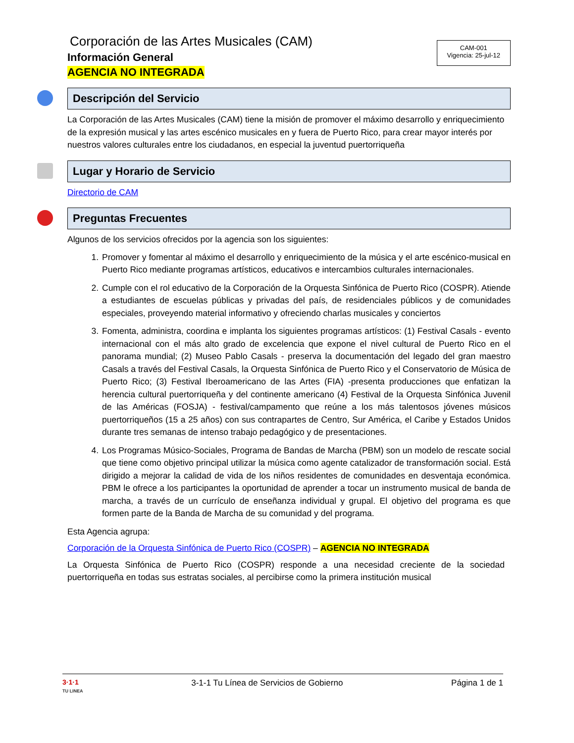Corporación de las Artes Musicales (CAM)
Información General
AGENCIA NO INTEGRADA
CAM-001
Vigencia: 25-jul-12
Descripción del Servicio
La Corporación de las Artes Musicales (CAM) tiene la misión de promover el máximo desarrollo y enriquecimiento de la expresión musical y las artes escénico musicales en y fuera de Puerto Rico, para crear mayor interés por nuestros valores culturales entre los ciudadanos, en especial la juventud puertorriqueña
Lugar y Horario de Servicio
Directorio de CAM
Preguntas Frecuentes
Algunos de los servicios ofrecidos por la agencia son los siguientes:
1. Promover y fomentar al máximo el desarrollo y enriquecimiento de la música y el arte escénico-musical en Puerto Rico mediante programas artísticos, educativos e intercambios culturales internacionales.
2. Cumple con el rol educativo de la Corporación de la Orquesta Sinfónica de Puerto Rico (COSPR). Atiende a estudiantes de escuelas públicas y privadas del país, de residenciales públicos y de comunidades especiales, proveyendo material informativo y ofreciendo charlas musicales y conciertos
3. Fomenta, administra, coordina e implanta los siguientes programas artísticos: (1) Festival Casals - evento internacional con el más alto grado de excelencia que expone el nivel cultural de Puerto Rico en el panorama mundial; (2) Museo Pablo Casals - preserva la documentación del legado del gran maestro Casals a través del Festival Casals, la Orquesta Sinfónica de Puerto Rico y el Conservatorio de Música de Puerto Rico; (3) Festival Iberoamericano de las Artes (FIA) -presenta producciones que enfatizan la herencia cultural puertorriqueña y del continente americano (4) Festival de la Orquesta Sinfónica Juvenil de las Américas (FOSJA) - festival/campamento que reúne a los más talentosos jóvenes músicos puertorriqueños (15 a 25 años) con sus contrapartes de Centro, Sur América, el Caribe y Estados Unidos durante tres semanas de intenso trabajo pedagógico y de presentaciones.
4. Los Programas Músico-Sociales, Programa de Bandas de Marcha (PBM) son un modelo de rescate social que tiene como objetivo principal utilizar la música como agente catalizador de transformación social. Está dirigido a mejorar la calidad de vida de los niños residentes de comunidades en desventaja económica. PBM le ofrece a los participantes la oportunidad de aprender a tocar un instrumento musical de banda de marcha, a través de un currículo de enseñanza individual y grupal. El objetivo del programa es que formen parte de la Banda de Marcha de su comunidad y del programa.
Esta Agencia agrupa:
Corporación de la Orquesta Sinfónica de Puerto Rico (COSPR) – AGENCIA NO INTEGRADA
La Orquesta Sinfónica de Puerto Rico (COSPR) responde a una necesidad creciente de la sociedad puertorriqueña en todas sus estratas sociales, al percibirse como la primera institución musical
3·1·1
TU LINEA 3-1-1 Tu Línea de Servicios de Gobierno Página 1 de 1